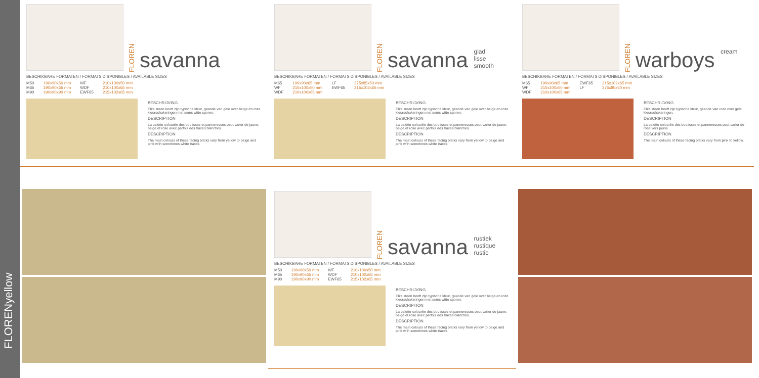FLORENyellow
FLOREN
savanna
BESCHIKBARE FORMATEN / FORMATS DISPONIBLES / AVAILABLE SIZES
| M50 | 190x90x50 mm | WF | 210x100x50 mm |
| M65 | 190x90x65 mm | WDF | 210x100x65 mm |
| M90 | 190x90x90 mm | EWF65 | 215x102x65 mm |
BESCHRIJVING
Elke steen heeft zijn typische kleur, gaande van gele over beige en roze kleurschakeringen met soms witte sporen.
DESCRIPTION
La palette colourée des boutisses et panneresses peut varier de jaune, beige et rose avec parfois des traces blanches.
DESCRIPTION
The main colours of these facing bricks vary from yellow to beige and pink with sometimes white traces.
FLOREN
savanna glad
lisse
smooth
BESCHIKBARE FORMATEN / FORMATS DISPONIBLES / AVAILABLE SIZES
| M65 | 190x90x65 mm | LF | 275x85x50 mm |
| WF | 210x100x50 mm | EWF65 | 215x102x65 mm |
| WDF | 210x100x65 mm | | |
BESCHRIJVING
Elke steen heeft zijn typische kleur, gaande van gele over beige en roze kleurschakeringen met soms witte sporen.
DESCRIPTION
La palette colourée des boutisses et panneresses peut varier de jaune, beige et rose avec parfois des traces blanches.
DESCRIPTION
The main colours of these facing bricks vary from yellow to beige and pink with sometimes white traces.
FLOREN
warboys cream
BESCHIKBARE FORMATEN / FORMATS DISPONIBLES / AVAILABLE SIZES
| M65 | 190x90x65 mm | EWF65 | 215x102x65 mm |
| WF | 210x100x50 mm | LF | 275x85x50 mm |
| WDF | 210x100x65 mm | | |
BESCHRIJVING
Elke steen heeft zijn typische kleur, gaande van roze over gele kleurschakeringen.
DESCRIPTION
La palette colourée des boutisses et panneresses peut varier de rose vers jaune.
DESCRIPTION
The main colours of these facing bricks vary from pink to yellow.
FLOREN
savanna rustiek
rustique
rustic
BESCHIKBARE FORMATEN / FORMATS DISPONIBLES / AVAILABLE SIZES
| M50 | 190x90x50 mm | WF | 210x100x50 mm |
| M65 | 190x90x65 mm | WDF | 210x100x65 mm |
| M90 | 190x90x90 mm | EWF65 | 215x102x65 mm |
BESCHRIJVING
Elke steen heeft zijn typische kleur, gaande van gele over beige en roze kleurschakeringen met soms witte sporen.
DESCRIPTION
La palette colourée des boutisses et panneresses peut varier de jaune, beige et rose avec parfois des traces blanches.
DESCRIPTION
The main colours of these facing bricks vary from yellow to beige and pink with sometimes white traces.